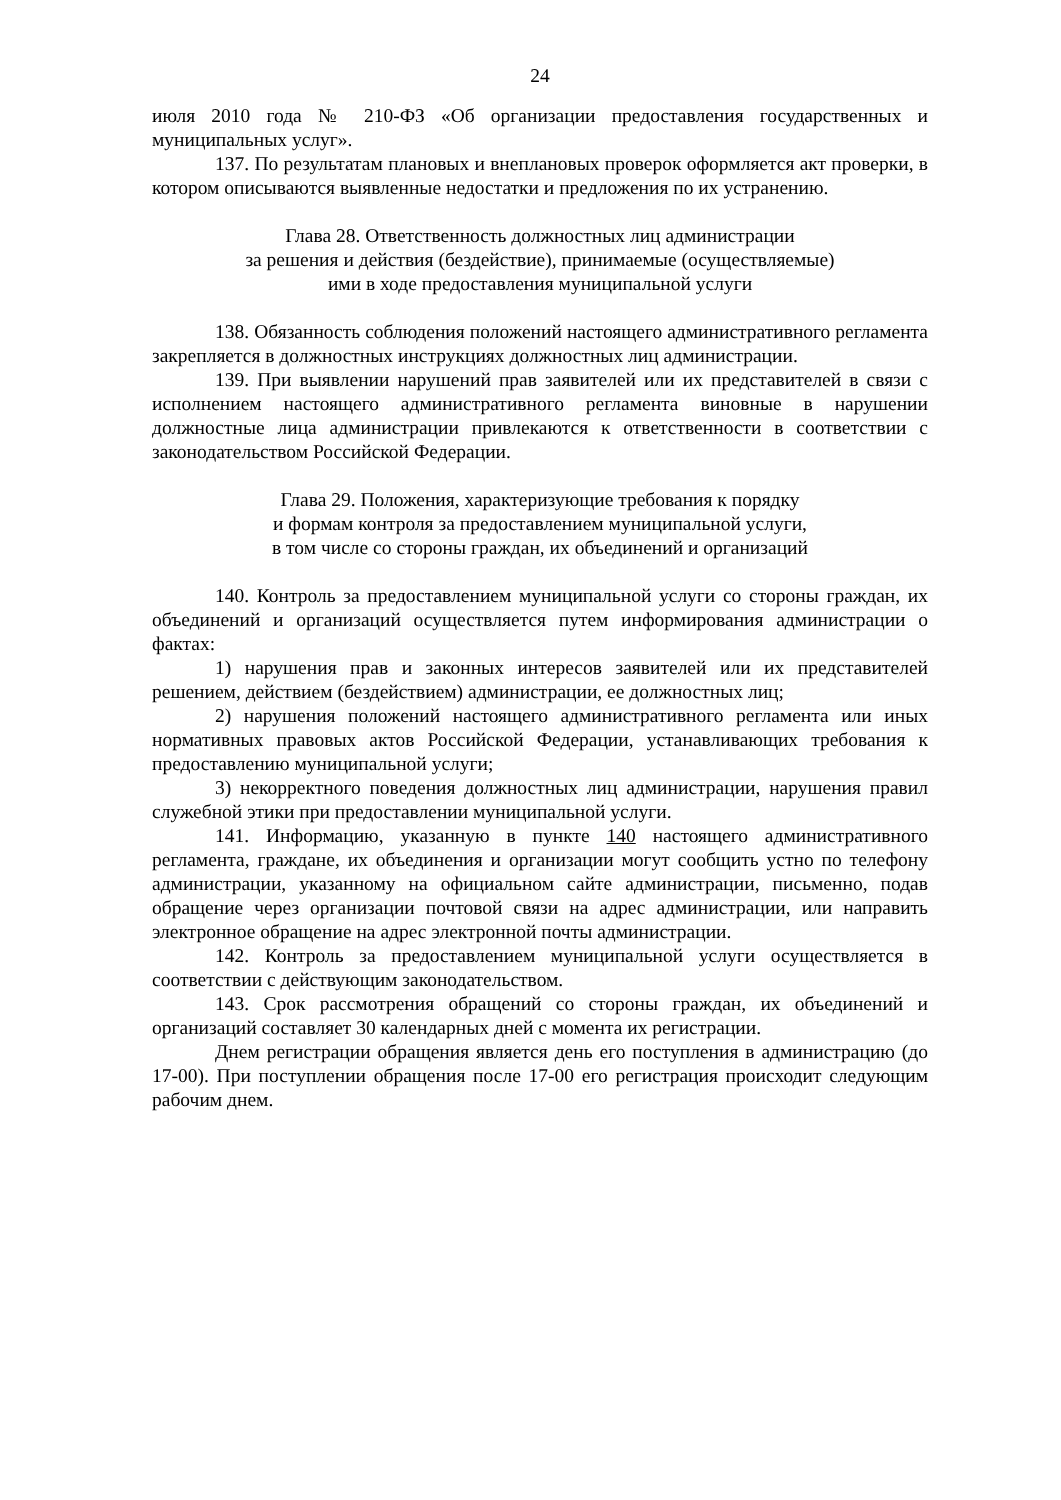24
июля 2010 года № 210-ФЗ «Об организации предоставления государственных и муниципальных услуг».
137. По результатам плановых и внеплановых проверок оформляется акт проверки, в котором описываются выявленные недостатки и предложения по их устранению.
Глава 28. Ответственность должностных лиц администрации
за решения и действия (бездействие), принимаемые (осуществляемые)
ими в ходе предоставления муниципальной услуги
138. Обязанность соблюдения положений настоящего административного регламента закрепляется в должностных инструкциях должностных лиц администрации.
139. При выявлении нарушений прав заявителей или их представителей в связи с исполнением настоящего административного регламента виновные в нарушении должностные лица администрации привлекаются к ответственности в соответствии с законодательством Российской Федерации.
Глава 29. Положения, характеризующие требования к порядку
и формам контроля за предоставлением муниципальной услуги,
в том числе со стороны граждан, их объединений и организаций
140. Контроль за предоставлением муниципальной услуги со стороны граждан, их объединений и организаций осуществляется путем информирования администрации о фактах:
1) нарушения прав и законных интересов заявителей или их представителей решением, действием (бездействием) администрации, ее должностных лиц;
2) нарушения положений настоящего административного регламента или иных нормативных правовых актов Российской Федерации, устанавливающих требования к предоставлению муниципальной услуги;
3) некорректного поведения должностных лиц администрации, нарушения правил служебной этики при предоставлении муниципальной услуги.
141. Информацию, указанную в пункте 140 настоящего административного регламента, граждане, их объединения и организации могут сообщить устно по телефону администрации, указанному на официальном сайте администрации, письменно, подав обращение через организации почтовой связи на адрес администрации, или направить электронное обращение на адрес электронной почты администрации.
142. Контроль за предоставлением муниципальной услуги осуществляется в соответствии с действующим законодательством.
143. Срок рассмотрения обращений со стороны граждан, их объединений и организаций составляет 30 календарных дней с момента их регистрации.
Днем регистрации обращения является день его поступления в администрацию (до 17-00). При поступлении обращения после 17-00 его регистрация происходит следующим рабочим днем.